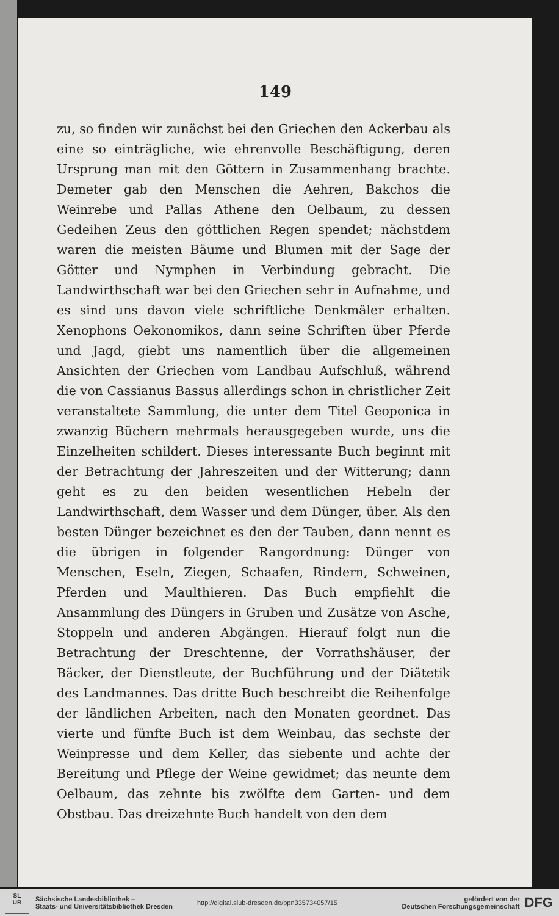149
zu, so finden wir zunächst bei den Griechen den Ackerbau als eine so einträgliche, wie ehrenvolle Beschäftigung, deren Ursprung man mit den Göttern in Zusammenhang brachte. Demeter gab den Menschen die Aehren, Bakchos die Weinrebe und Pallas Athene den Oelbaum, zu dessen Gedeihen Zeus den göttlichen Regen spendet; nächstdem waren die meisten Bäume und Blumen mit der Sage der Götter und Nymphen in Verbindung gebracht. Die Landwirthschaft war bei den Griechen sehr in Aufnahme, und es sind uns davon viele schriftliche Denkmäler erhalten. Xenophons Oekonomikos, dann seine Schriften über Pferde und Jagd, giebt uns namentlich über die allgemeinen Ansichten der Griechen vom Landbau Aufschluß, während die von Cassianus Bassus allerdings schon in christlicher Zeit veranstaltete Sammlung, die unter dem Titel Geoponica in zwanzig Büchern mehrmals herausgegeben wurde, uns die Einzelheiten schildert. Dieses interessante Buch beginnt mit der Betrachtung der Jahreszeiten und der Witterung; dann geht es zu den beiden wesentlichen Hebeln der Landwirthschaft, dem Wasser und dem Dünger, über. Als den besten Dünger bezeichnet es den der Tauben, dann nennt es die übrigen in folgender Rangordnung: Dünger von Menschen, Eseln, Ziegen, Schaafen, Rindern, Schweinen, Pferden und Maulthieren. Das Buch empfiehlt die Ansammlung des Düngers in Gruben und Zusätze von Asche, Stoppeln und anderen Abgängen. Hierauf folgt nun die Betrachtung der Dreschtenne, der Vorrathshäuser, der Bäcker, der Dienstleute, der Buchführung und der Diätetik des Landmannes. Das dritte Buch beschreibt die Reihenfolge der ländlichen Arbeiten, nach den Monaten geordnet. Das vierte und fünfte Buch ist dem Weinbau, das sechste der Weinpresse und dem Keller, das siebente und achte der Bereitung und Pflege der Weine gewidmet; das neunte dem Oelbaum, das zehnte bis zwölfte dem Garten- und dem Obstbau. Das dreizehnte Buch handelt von den dem
SL
UB
Sächsische Landesbibliothek –
Staats- und Universitätsbibliothek Dresden
http://digital.slub-dresden.de/ppn335734057/15
gefördert von der
Deutschen Forschungsgemeinschaft
DFG